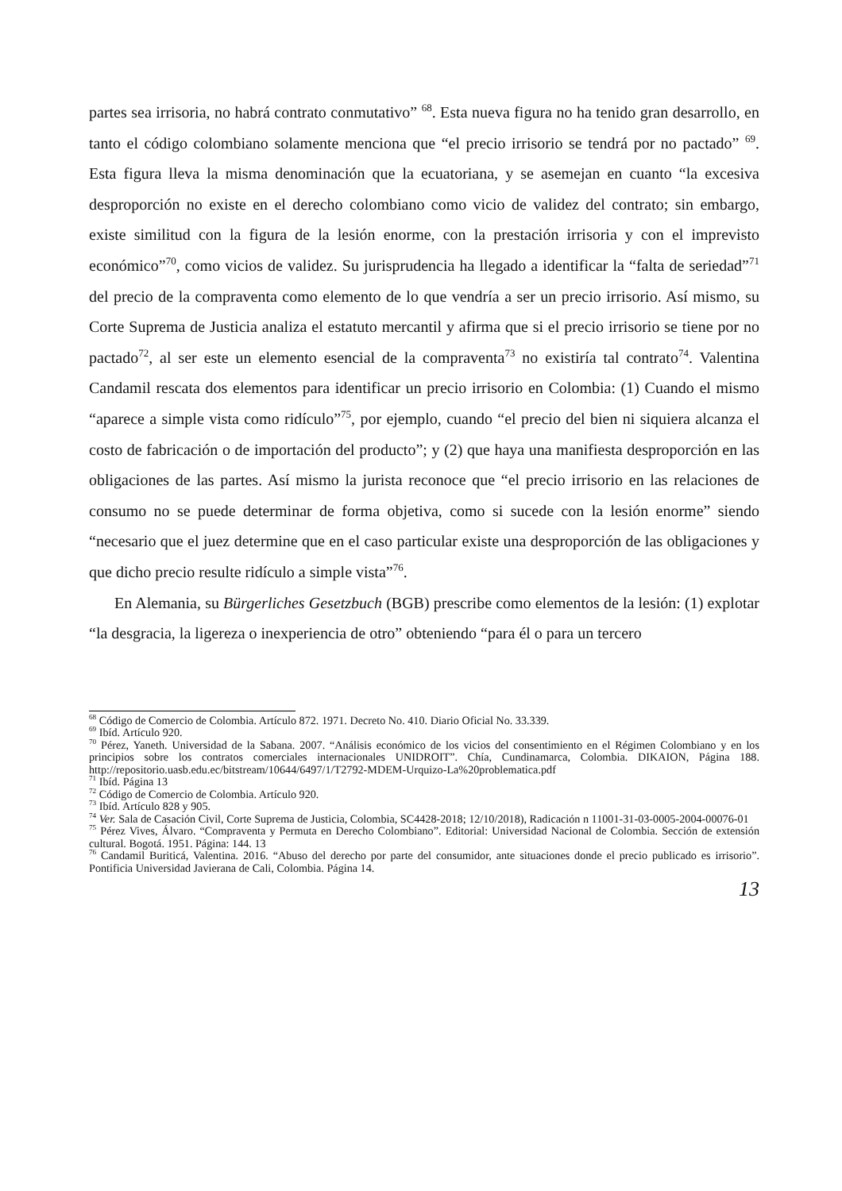partes sea irrisoria, no habrá contrato conmutativo” <sup>68</sup>. Esta nueva figura no ha tenido gran desarrollo, en tanto el código colombiano solamente menciona que “el precio irrisorio se tendrá por no pactado” <sup>69</sup>. Esta figura lleva la misma denominación que la ecuatoriana, y se asemejan en cuanto “la excesiva desproporción no existe en el derecho colombiano como vicio de validez del contrato; sin embargo, existe similitud con la figura de la lesión enorme, con la prestación irrisoria y con el imprevisto económico”<sup>70</sup>, como vicios de validez. Su jurisprudencia ha llegado a identificar la “falta de seriedad”<sup>71</sup> del precio de la compraventa como elemento de lo que vendría a ser un precio irrisorio. Así mismo, su Corte Suprema de Justicia analiza el estatuto mercantil y afirma que si el precio irrisorio se tiene por no pactado<sup>72</sup>, al ser este un elemento esencial de la compraventa<sup>73</sup> no existiría tal contrato<sup>74</sup>. Valentina Candamil rescata dos elementos para identificar un precio irrisorio en Colombia: (1) Cuando el mismo “aparece a simple vista como ridículo”<sup>75</sup>, por ejemplo, cuando “el precio del bien ni siquiera alcanza el costo de fabricación o de importación del producto”; y (2) que haya una manifiesta desproporción en las obligaciones de las partes. Así mismo la jurista reconoce que “el precio irrisorio en las relaciones de consumo no se puede determinar de forma objetiva, como si sucede con la lesión enorme” siendo “necesario que el juez determine que en el caso particular existe una desproporción de las obligaciones y que dicho precio resulte ridículo a simple vista”<sup>76</sup>.
En Alemania, su Bürgerliches Gesetzbuch (BGB) prescribe como elementos de la lesión: (1) explotar “la desgracia, la ligereza o inexperiencia de otro” obteniendo “para él o para un tercero
<sup>68</sup> Código de Comercio de Colombia. Artículo 872. 1971. Decreto No. 410. Diario Oficial No. 33.339.
<sup>69</sup> Ibíd. Artículo 920.
<sup>70</sup> Pérez, Yaneth. Universidad de la Sabana. 2007. “Análisis económico de los vicios del consentimiento en el Régimen Colombiano y en los principios sobre los contratos comerciales internacionales UNIDROIT”. Chía, Cundinamarca, Colombia. DIKAION, Página 188. http://repositorio.uasb.edu.ec/bitstream/10644/6497/1/T2792-MDEM-Urquizo-La%20problematica.pdf
<sup>71</sup> Ibíd. Página 13
<sup>72</sup> Código de Comercio de Colombia. Artículo 920.
<sup>73</sup> Ibíd. Artículo 828 y 905.
<sup>74</sup> Ver. Sala de Casación Civil, Corte Suprema de Justicia, Colombia, SC4428-2018; 12/10/2018), Radicación n 11001-31-03-0005-2004-00076-01
<sup>75</sup> Pérez Vives, Álvaro. “Compraventa y Permuta en Derecho Colombiano”. Editorial: Universidad Nacional de Colombia. Sección de extensión cultural. Bogotá. 1951. Página: 144. 13
<sup>76</sup> Candamil Buriticá, Valentina. 2016. “Abuso del derecho por parte del consumidor, ante situaciones donde el precio publicado es irrisorio”. Pontificia Universidad Javierana de Cali, Colombia. Página 14.
13